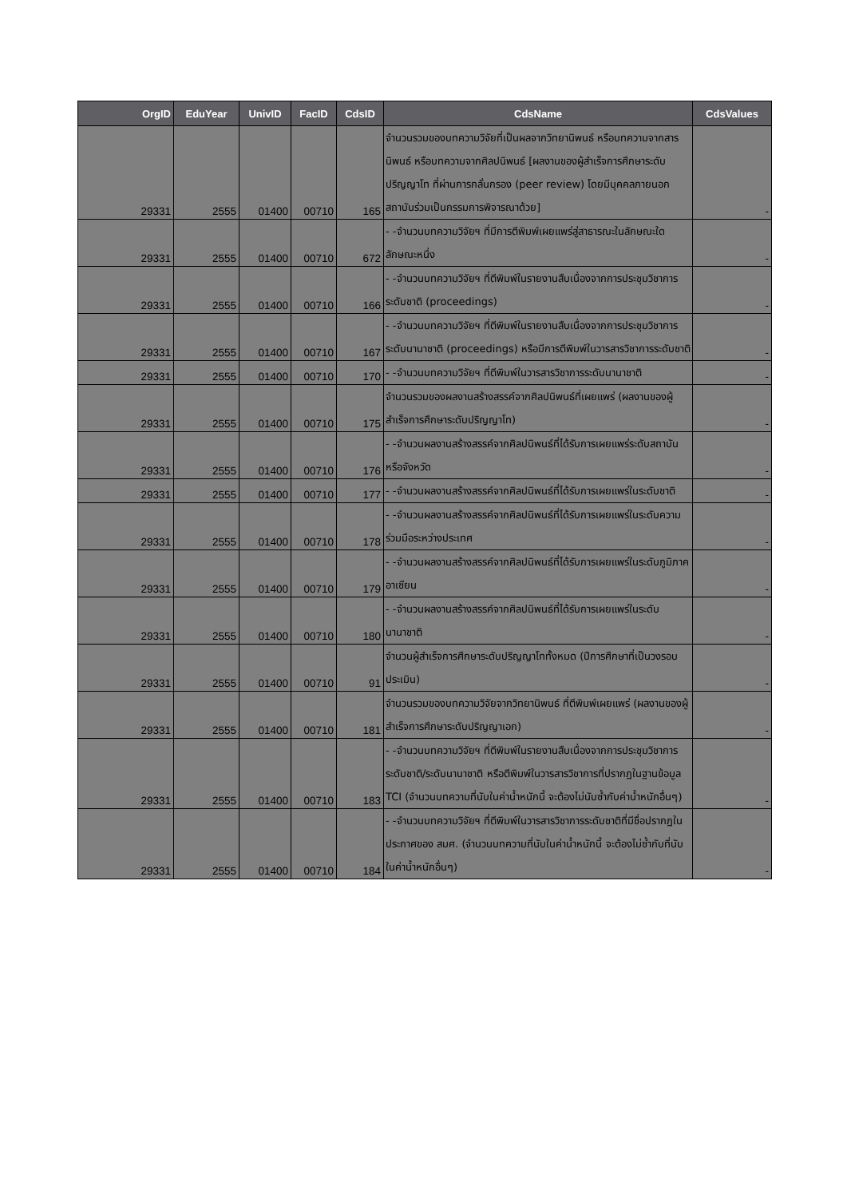| OrgID | EduYear | UnivID | FacID | CdsID | CdsName | CdsValues |
| --- | --- | --- | --- | --- | --- | --- |
| 29331 | 2555 | 01400 | 00710 | 165 | จำนวนรวมของบทความวิจัยที่เป็นผลจากวิทยานิพนธ์ หรือบทความจากสารนิพนธ์ หรือบทความจากศิลปนิพนธ์ [ผลงานของผู้สำเร็จการศึกษาระดับปริญญาโท ที่ผ่านการกลั่นกรอง (peer review) โดยมีบุคคลภายนอกสถาบันร่วมเป็นกรรมการพิจารณาด้วย] | - |
| 29331 | 2555 | 01400 | 00710 | 672 | - -จำนวนบทความวิจัยฯ ที่มีการตีพิมพ์เผยแพร่สู่สาธารณะในลักษณะใดลักษณะหนึ่ง | - |
| 29331 | 2555 | 01400 | 00710 | 166 | - -จำนวนบทความวิจัยฯ ที่ตีพิมพ์ในรายงานสืบเนื่องจากการประชุมวิชาการระดับชาติ (proceedings) | - |
| 29331 | 2555 | 01400 | 00710 | 167 | - -จำนวนบทความวิจัยฯ ที่ตีพิมพ์ในรายงานสืบเนื่องจากการประชุมวิชาการระดับนานาชาติ (proceedings) หรือมีการตีพิมพ์ในวารสารวิชาการระดับชาติ | - |
| 29331 | 2555 | 01400 | 00710 | 170 | - -จำนวนบทความวิจัยฯ ที่ตีพิมพ์ในวารสารวิชาการระดับนานาชาติ | - |
| 29331 | 2555 | 01400 | 00710 | 175 | จำนวนรวมของผลงานสร้างสรรค์จากศิลปนิพนธ์ที่เผยแพร่ (ผลงานของผู้สำเร็จการศึกษาระดับปริญญาโท) | - |
| 29331 | 2555 | 01400 | 00710 | 176 | - -จำนวนผลงานสร้างสรรค์จากศิลปนิพนธ์ที่ได้รับการเผยแพร่ระดับสถาบันหรือจังหวัด | - |
| 29331 | 2555 | 01400 | 00710 | 177 | - -จำนวนผลงานสร้างสรรค์จากศิลปนิพนธ์ที่ได้รับการเผยแพร่ในระดับชาติ | - |
| 29331 | 2555 | 01400 | 00710 | 178 | - -จำนวนผลงานสร้างสรรค์จากศิลปนิพนธ์ที่ได้รับการเผยแพร่ในระดับความร่วมมือระหว่างประเทศ | - |
| 29331 | 2555 | 01400 | 00710 | 179 | - -จำนวนผลงานสร้างสรรค์จากศิลปนิพนธ์ที่ได้รับการเผยแพร่ในระดับภูมิภาคอาเซียน | - |
| 29331 | 2555 | 01400 | 00710 | 180 | - -จำนวนผลงานสร้างสรรค์จากศิลปนิพนธ์ที่ได้รับการเผยแพร่ในระดับนานาชาติ | - |
| 29331 | 2555 | 01400 | 00710 | 91 | จำนวนผู้สำเร็จการศึกษาระดับปริญญาโททั้งหมด (ปีการศึกษาที่เป็นวงรอบประเมิน) | - |
| 29331 | 2555 | 01400 | 00710 | 181 | จำนวนรวมของบทความวิจัยจากวิทยานิพนธ์ ที่ตีพิมพ์เผยแพร่ (ผลงานของผู้สำเร็จการศึกษาระดับปริญญาเอก) | - |
| 29331 | 2555 | 01400 | 00710 | 183 | - -จำนวนบทความวิจัยฯ ที่ตีพิมพ์ในรายงานสืบเนื่องจากการประชุมวิชาการระดับชาติ/ระดับนานาชาติ หรือตีพิมพ์ในวารสารวิชาการที่ปรากฏในฐานข้อมูล TCI (จำนวนบทความที่นับในค่าน้ำหนักนี้ จะต้องไม่นับซ้ำกับค่าน้ำหนักอื่นๆ) | - |
| 29331 | 2555 | 01400 | 00710 | 184 | - -จำนวนบทความวิจัยฯ ที่ตีพิมพ์ในวารสารวิชาการระดับชาติที่มีชื่อปรากฏในประกาศของ สมศ. (จำนวนบทความที่นับในค่าน้ำหนักนี้ จะต้องไม่ซ้ำกับที่นับในค่าน้ำหนักอื่นๆ) | - |